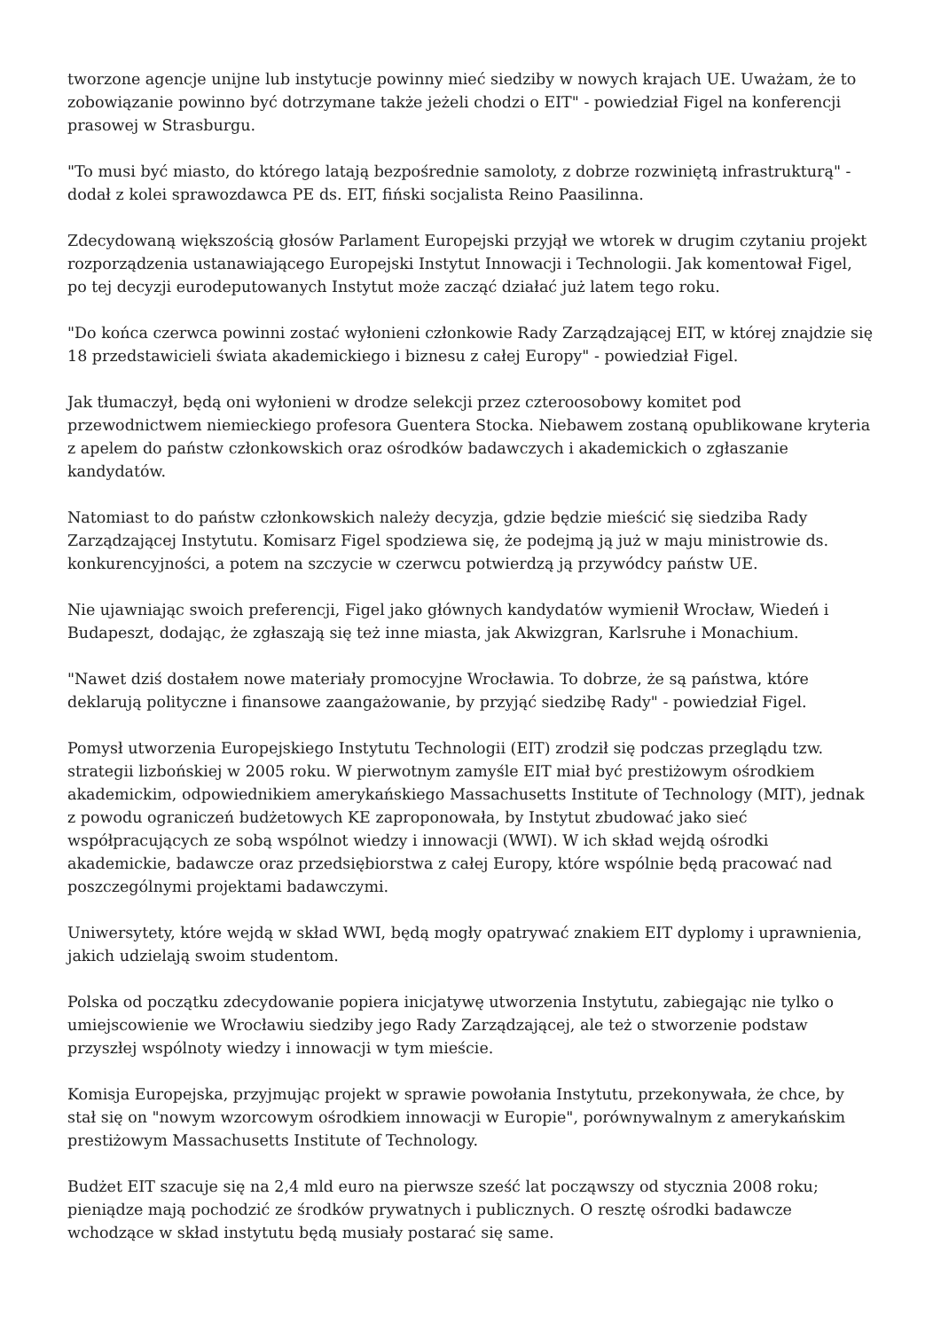tworzone agencje unijne lub instytucje powinny mieć siedziby w nowych krajach UE. Uważam, że to zobowiązanie powinno być dotrzymane także jeżeli chodzi o EIT" - powiedział Figel na konferencji prasowej w Strasburgu.
"To musi być miasto, do którego latają bezpośrednie samoloty, z dobrze rozwiniętą infrastrukturą" - dodał z kolei sprawozdawca PE ds. EIT, fiński socjalista Reino Paasilinna.
Zdecydowaną większością głosów Parlament Europejski przyjął we wtorek w drugim czytaniu projekt rozporządzenia ustanawiającego Europejski Instytut Innowacji i Technologii. Jak komentował Figel, po tej decyzji eurodeputowanych Instytut może zacząć działać już latem tego roku.
"Do końca czerwca powinni zostać wyłonieni członkowie Rady Zarządzającej EIT, w której znajdzie się 18 przedstawicieli świata akademickiego i biznesu z całej Europy" - powiedział Figel.
Jak tłumaczył, będą oni wyłonieni w drodze selekcji przez czteroosobowy komitet pod przewodnictwem niemieckiego profesora Guentera Stocka. Niebawem zostaną opublikowane kryteria z apelem do państw członkowskich oraz ośrodków badawczych i akademickich o zgłaszanie kandydatów.
Natomiast to do państw członkowskich należy decyzja, gdzie będzie mieścić się siedziba Rady Zarządzającej Instytutu. Komisarz Figel spodziewa się, że podejmą ją już w maju ministrowie ds. konkurencyjności, a potem na szczycie w czerwcu potwierdzą ją przywódcy państw UE.
Nie ujawniając swoich preferencji, Figel jako głównych kandydatów wymienił Wrocław, Wiedeń i Budapeszt, dodając, że zgłaszają się też inne miasta, jak Akwizgran, Karlsruhe i Monachium.
"Nawet dziś dostałem nowe materiały promocyjne Wrocławia. To dobrze, że są państwa, które deklarują polityczne i finansowe zaangażowanie, by przyjąć siedzibę Rady" - powiedział Figel.
Pomysł utworzenia Europejskiego Instytutu Technologii (EIT) zrodził się podczas przeglądu tzw. strategii lizbońskiej w 2005 roku. W pierwotnym zamyśle EIT miał być prestiżowym ośrodkiem akademickim, odpowiednikiem amerykańskiego Massachusetts Institute of Technology (MIT), jednak z powodu ograniczeń budżetowych KE zaproponowała, by Instytut zbudować jako sieć współpracujących ze sobą wspólnot wiedzy i innowacji (WWI). W ich skład wejdą ośrodki akademickie, badawcze oraz przedsiębiorstwa z całej Europy, które wspólnie będą pracować nad poszczególnymi projektami badawczymi.
Uniwersytety, które wejdą w skład WWI, będą mogły opatrywać znakiem EIT dyplomy i uprawnienia, jakich udzielają swoim studentom.
Polska od początku zdecydowanie popiera inicjatywę utworzenia Instytutu, zabiegając nie tylko o umiejscowienie we Wrocławiu siedziby jego Rady Zarządzającej, ale też o stworzenie podstaw przyszłej wspólnoty wiedzy i innowacji w tym mieście.
Komisja Europejska, przyjmując projekt w sprawie powołania Instytutu, przekonywała, że chce, by stał się on "nowym wzorcowym ośrodkiem innowacji w Europie", porównywalnym z amerykańskim prestiżowym Massachusetts Institute of Technology.
Budżet EIT szacuje się na 2,4 mld euro na pierwsze sześć lat począwszy od stycznia 2008 roku; pieniądze mają pochodzić ze środków prywatnych i publicznych. O resztę ośrodki badawcze wchodzące w skład instytutu będą musiały postarać się same.